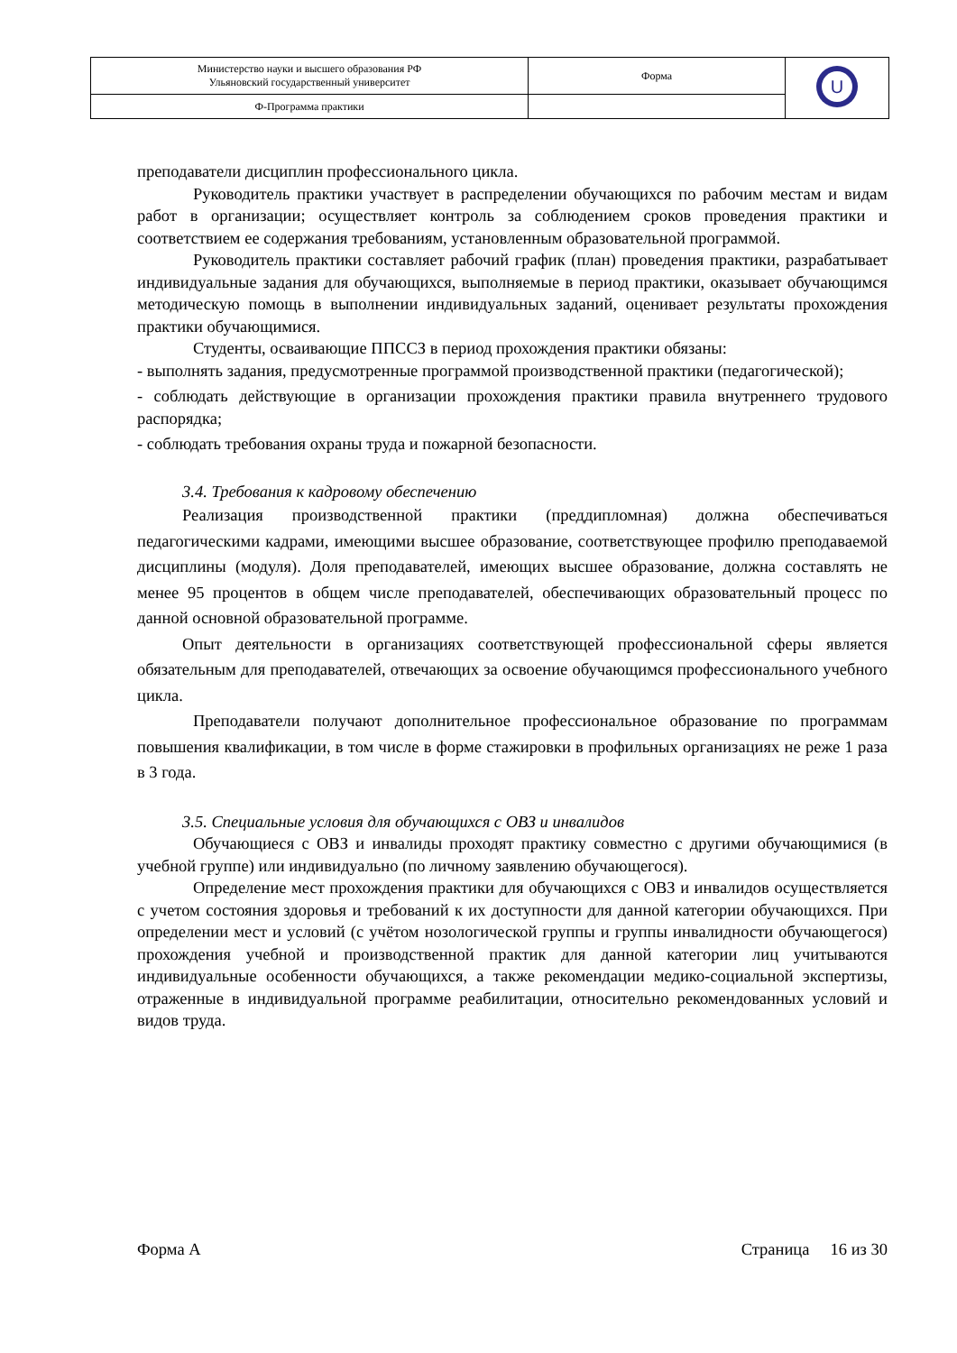| Министерство науки и высшего образования РФ Ульяновский государственный университет | Форма | U |
| Ф-Программа практики | | |
преподаватели дисциплин профессионального цикла.
Руководитель практики участвует в распределении обучающихся по рабочим местам и видам работ в организации; осуществляет контроль за соблюдением сроков проведения практики и соответствием ее содержания требованиям, установленным образовательной программой.
Руководитель практики составляет рабочий график (план) проведения практики, разрабатывает индивидуальные задания для обучающихся, выполняемые в период практики, оказывает обучающимся методическую помощь в выполнении индивидуальных заданий, оценивает результаты прохождения практики обучающимися.
Студенты, осваивающие ППССЗ в период прохождения практики обязаны:
- выполнять задания, предусмотренные программой производственной практики (педагогической);
- соблюдать действующие в организации прохождения практики правила внутреннего трудового распорядка;
- соблюдать требования охраны труда и пожарной безопасности.
3.4. Требования к кадровому обеспечению
Реализация производственной практики (преддипломная) должна обеспечиваться педагогическими кадрами, имеющими высшее образование, соответствующее профилю преподаваемой дисциплины (модуля). Доля преподавателей, имеющих высшее образование, должна составлять не менее 95 процентов в общем числе преподавателей, обеспечивающих образовательный процесс по данной основной образовательной программе.
Опыт деятельности в организациях соответствующей профессиональной сферы является обязательным для преподавателей, отвечающих за освоение обучающимся профессионального учебного цикла.
Преподаватели получают дополнительное профессиональное образование по программам повышения квалификации, в том числе в форме стажировки в профильных организациях не реже 1 раза в 3 года.
3.5. Специальные условия для обучающихся с ОВЗ и инвалидов
Обучающиеся с ОВЗ и инвалиды проходят практику совместно с другими обучающимися (в учебной группе) или индивидуально (по личному заявлению обучающегося).
Определение мест прохождения практики для обучающихся с ОВЗ и инвалидов осуществляется с учетом состояния здоровья и требований к их доступности для данной категории обучающихся. При определении мест и условий (с учётом нозологической группы и группы инвалидности обучающегося) прохождения учебной и производственной практик для данной категории лиц учитываются индивидуальные особенности обучающихся, а также рекомендации медико-социальной экспертизы, отраженные в индивидуальной программе реабилитации, относительно рекомендованных условий и видов труда.
Форма А Страница 16 из 30